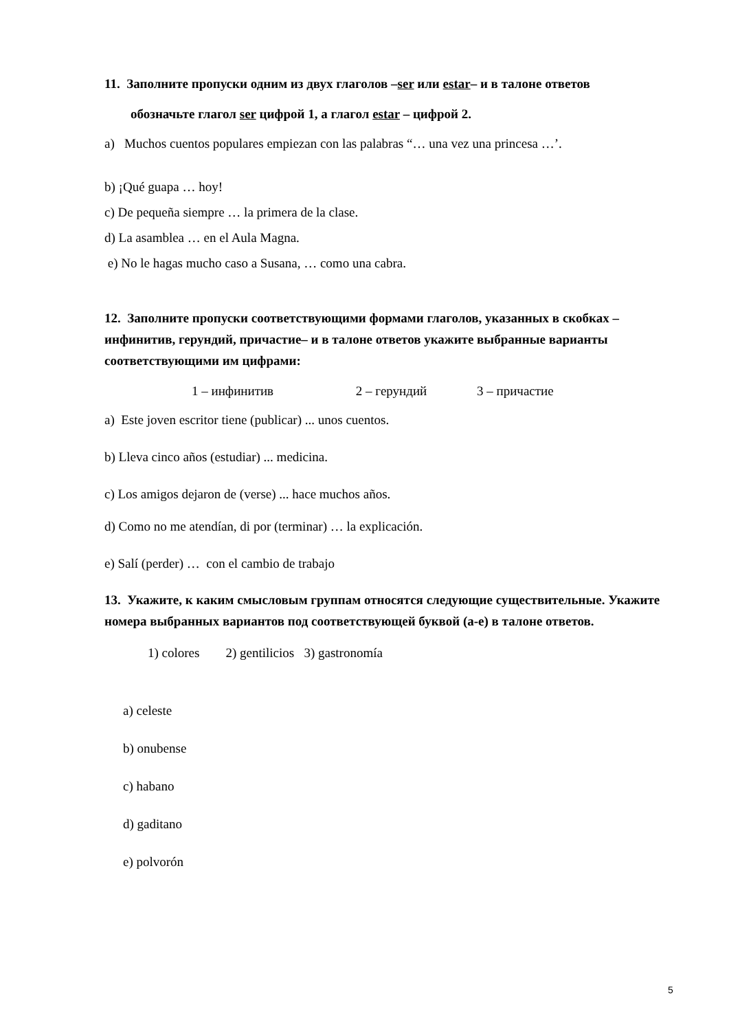11. Заполните пропуски одним из двух глаголов –ser или estar– и в талоне ответов
обозначьте глагол ser цифрой 1, а глагол estar – цифрой 2.
a) Muchos cuentos populares empiezan con las palabras “… una vez una princesa …’.
b) ¡Qué guapa … hoy!
c) De pequeña siempre … la primera de la clase.
d) La asamblea … en el Aula Magna.
e) No le hagas mucho caso a Susana, … como una cabra.
12. Заполните пропуски соответствующими формами глаголов, указанных в скобках – инфинитив, герундий, причастие– и в талоне ответов укажите выбранные варианты соответствующими им цифрами:
1 – инфинитив 2 – герундий 3 – причастие
a) Este joven escritor tiene (publicar) ... unos cuentos.
b) Lleva cinco años (estudiar) ... medicina.
c) Los amigos dejaron de (verse) ... hace muchos años.
d) Como no me atendían, di por (terminar) … la explicación.
e) Salí (perder) … con el cambio de trabajo
13. Укажите, к каким смысловым группам относятся следующие существительные. Укажите номера выбранных вариантов под соответствующей буквой (а-е) в талоне ответов.
1) colores 2) gentilicios 3) gastronomía
a) celeste
b) onubense
c) habano
d) gaditano
e) polvorón
5